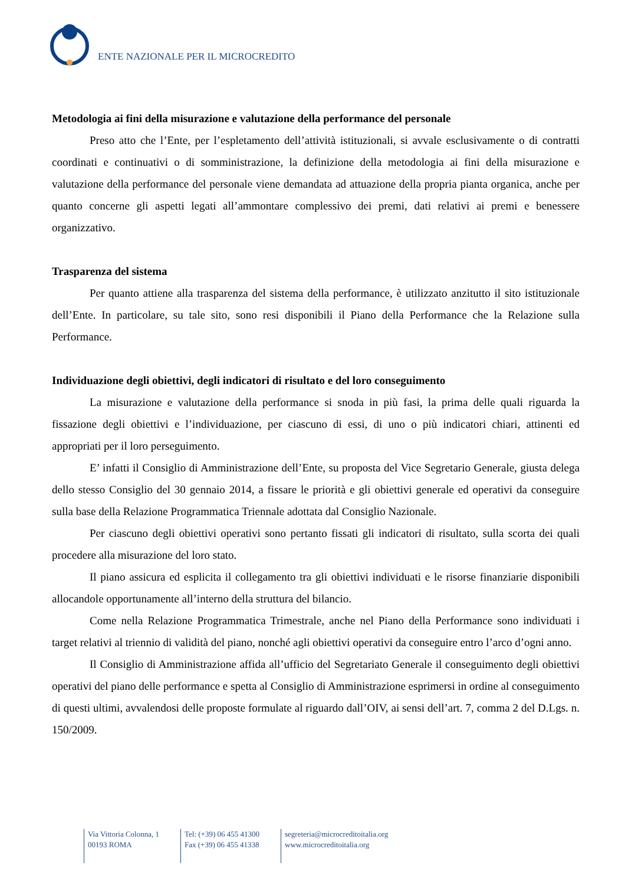ENTE NAZIONALE PER IL MICROCREDITO
Metodologia ai fini della misurazione e valutazione della performance del personale
Preso atto che l’Ente, per l’espletamento dell’attività istituzionali, si avvale esclusivamente o di contratti coordinati e continuativi o di somministrazione, la definizione della metodologia ai fini della misurazione e valutazione della performance del personale viene demandata ad attuazione della propria pianta organica, anche per quanto concerne gli aspetti legati all’ammontare complessivo dei premi, dati relativi ai premi e benessere organizzativo.
Trasparenza del sistema
Per quanto attiene alla trasparenza del sistema della performance, è utilizzato anzitutto il sito istituzionale dell’Ente. In particolare, su tale sito, sono resi disponibili il Piano della Performance che la Relazione sulla Performance.
Individuazione degli obiettivi, degli indicatori di risultato e del loro conseguimento
La misurazione e valutazione della performance si snoda in più fasi, la prima delle quali riguarda la fissazione degli obiettivi e l’individuazione, per ciascuno di essi, di uno o più indicatori chiari, attinenti ed appropriati per il loro perseguimento.
E’ infatti il Consiglio di Amministrazione dell’Ente, su proposta del Vice Segretario Generale, giusta delega dello stesso Consiglio del 30 gennaio 2014, a fissare le priorità e gli obiettivi generale ed operativi da conseguire sulla base della Relazione Programmatica Triennale adottata dal Consiglio Nazionale.
Per ciascuno degli obiettivi operativi sono pertanto fissati gli indicatori di risultato, sulla scorta dei quali procedere alla misurazione del loro stato.
Il piano assicura ed esplicita il collegamento tra gli obiettivi individuati e le risorse finanziarie disponibili allocandole opportunamente all’interno della struttura del bilancio.
Come nella Relazione Programmatica Trimestrale, anche nel Piano della Performance sono individuati i target relativi al triennio di validità del piano, nonché agli obiettivi operativi da conseguire entro l’arco d’ogni anno.
Il Consiglio di Amministrazione affida all’ufficio del Segretariato Generale il conseguimento degli obiettivi operativi del piano delle performance e spetta al Consiglio di Amministrazione esprimersi in ordine al conseguimento di questi ultimi, avvalendosi delle proposte formulate al riguardo dall’OIV, ai sensi dell’art. 7, comma 2 del D.Lgs. n. 150/2009.
Via Vittoria Colonna, 1
00193 ROMA
Tel: (+39) 06 455 41300
Fax (+39) 06 455 41338
segreteria@microcreditoitalia.org
www.microcreditoitalia.org